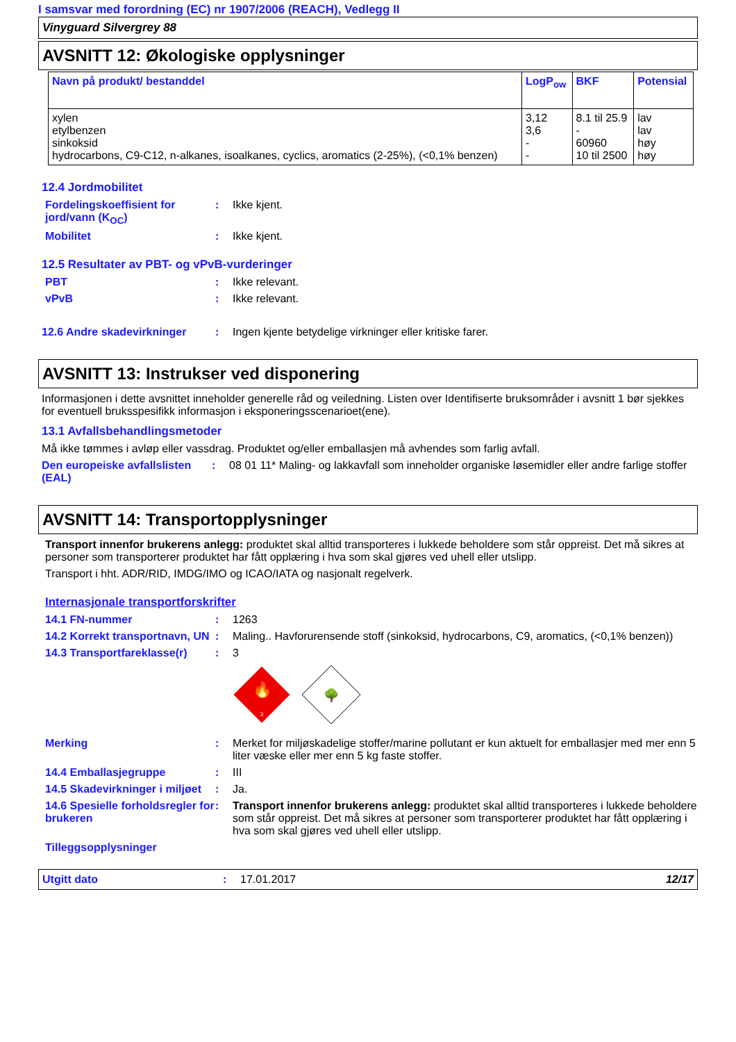I samsvar med forordning (EC) nr 1907/2006 (REACH), Vedlegg II
Vinyguard Silvergrey 88
AVSNITT 12: Økologiske opplysninger
| Navn på produkt/ bestanddel | LogP<sub>ow</sub> | BKF | Potensial |
| --- | --- | --- | --- |
| xylen etylbenzen sinkoksid hydrocarbons, C9-C12, n-alkanes, isoalkanes, cyclics, aromatics (2-25%), (<0,1% benzen) | 3,12 3,6 - - | 8.1 til 25.9 - 60960 10 til 2500 | lav lav høy høy |
12.4 Jordmobilitet
Fordelingskoeffisient for jord/vann (K<sub>OC</sub>)
: Ikke kjent.
Mobilitet : Ikke kjent.
12.5 Resultater av PBT- og vPvB-vurderinger
PBT : Ikke relevant.
vPvB : Ikke relevant.
12.6 Andre skadevirkninger : Ingen kjente betydelige virkninger eller kritiske farer.
AVSNITT 13: Instrukser ved disponering
Informasjonen i dette avsnittet inneholder generelle råd og veiledning. Listen over Identifiserte bruksområder i avsnitt 1 bør sjekkes for eventuell bruksspesifikk informasjon i eksponeringsscenarioet(ene).
13.1 Avfallsbehandlingsmetoder
Må ikke tømmes i avløp eller vassdrag. Produktet og/eller emballasjen må avhendes som farlig avfall.
Den europeiske avfallslisten (EAL)
: 08 01 11* Maling- og lakkavfall som inneholder organiske løsemidler eller andre farlige stoffer
AVSNITT 14: Transportopplysninger
Transport innenfor brukerens anlegg: produktet skal alltid transporteres i lukkede beholdere som står oppreist. Det må sikres at personer som transporterer produktet har fått opplæring i hva som skal gjøres ved uhell eller utslipp.
Transport i hht. ADR/RID, IMDG/IMO og ICAO/IATA og nasjonalt regelverk.
Internasjonale transportforskrifter
14.1 FN-nummer : 1263
14.2 Korrekt transportnavn, UN
: Maling.. Havforurensende stoff (sinkoksid, hydrocarbons, C9, aromatics, (<0,1% benzen))
14.3 Transportfareklasse(r)
: 3
🔥
3
🌳
Merking : Merket for miljøskadelige stoffer/marine pollutant er kun aktuelt for emballasjer med mer enn 5 liter væske eller mer enn 5 kg faste stoffer.
14.4 Emballasjegruppe : III
14.5 Skadevirkninger i miljøet
: Ja.
14.6 Spesielle forholdsregler for brukeren
: Transport innenfor brukerens anlegg: produktet skal alltid transporteres i lukkede beholdere som står oppreist. Det må sikres at personer som transporterer produktet har fått opplæring i hva som skal gjøres ved uhell eller utslipp.
Tilleggsopplysninger
Utgitt dato : 17.01.2017 12/17